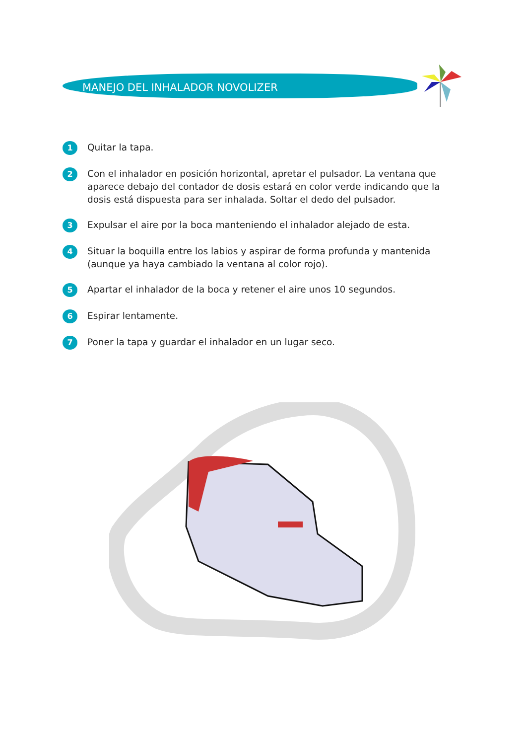MANEJO DEL INHALADOR NOVOLIZER
1 Quitar la tapa.
2 Con el inhalador en posición horizontal, apretar el pulsador. La ventana que aparece debajo del contador de dosis estará en color verde indicando que la dosis está dispuesta para ser inhalada. Soltar el dedo del pulsador.
3 Expulsar el aire por la boca manteniendo el inhalador alejado de esta.
4 Situar la boquilla entre los labios y aspirar de forma profunda y mantenida (aunque ya haya cambiado la ventana al color rojo).
5 Apartar el inhalador de la boca y retener el aire unos 10 segundos.
6 Espirar lentamente.
7 Poner la tapa y guardar el inhalador en un lugar seco.